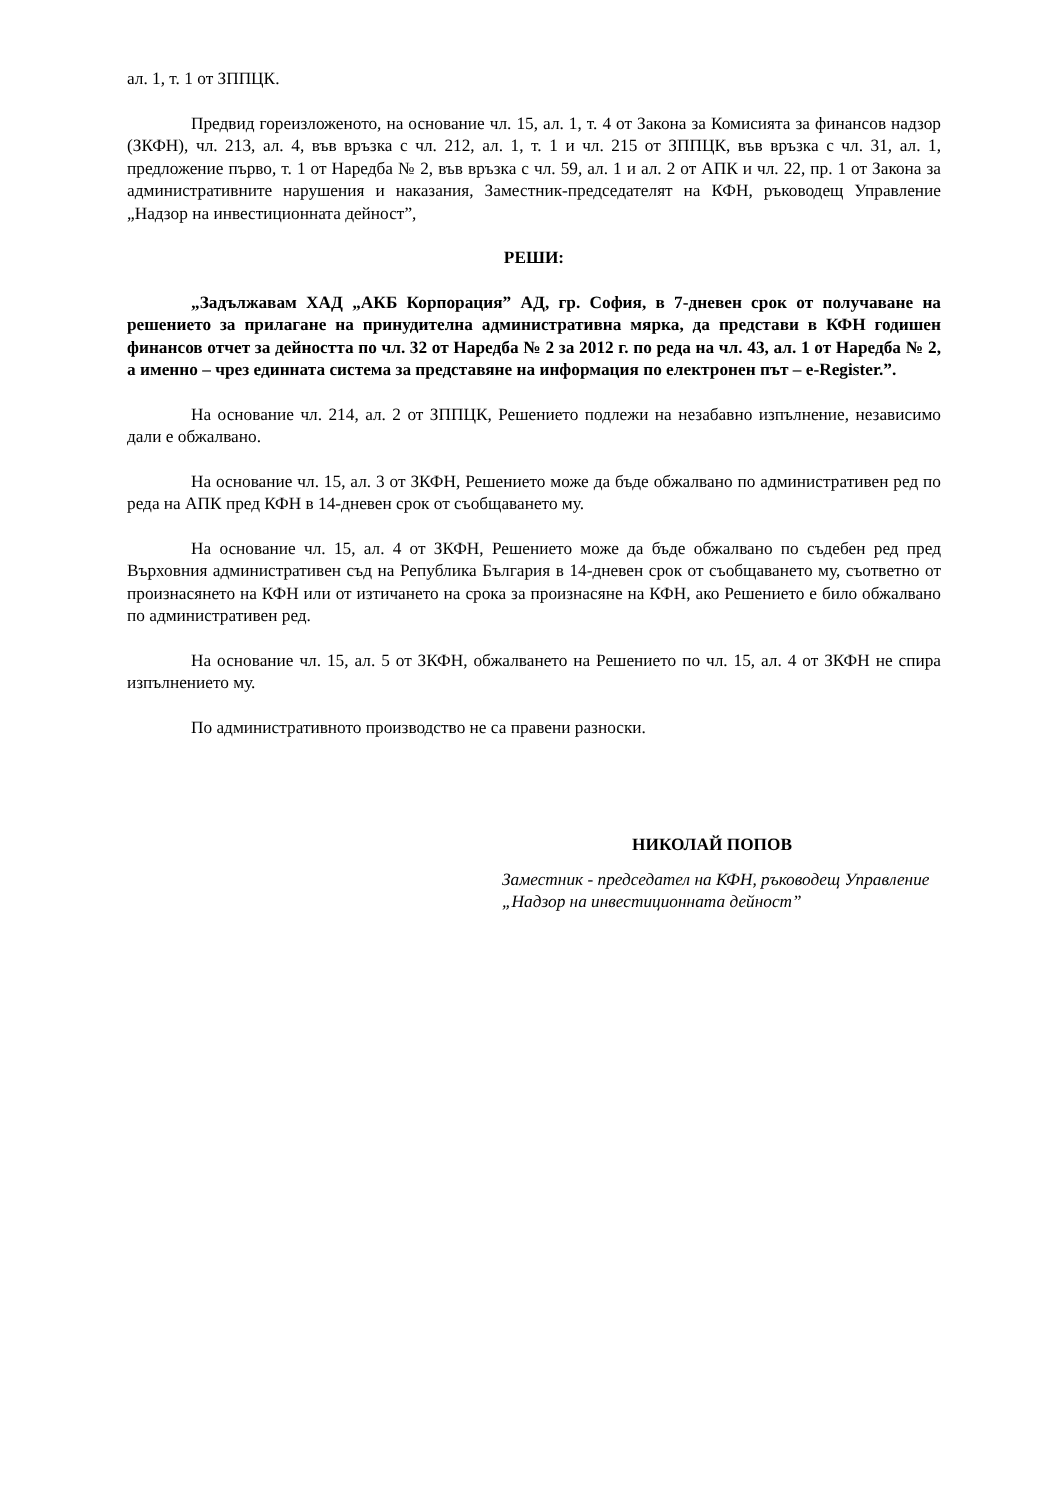ал. 1, т. 1 от ЗППЦК.
Предвид гореизложеното, на основание чл. 15, ал. 1, т. 4 от Закона за Комисията за финансов надзор (ЗКФН), чл. 213, ал. 4, във връзка с чл. 212, ал. 1, т. 1 и чл. 215 от ЗППЦК, във връзка с чл. 31, ал. 1, предложение първо, т. 1 от Наредба № 2, във връзка с чл. 59, ал. 1 и ал. 2 от АПК и чл. 22, пр. 1 от Закона за административните нарушения и наказания, Заместник-председателят на КФН, ръководещ Управление „Надзор на инвестиционната дейност”,
РЕШИ:
„Задължавам ХАД „АКБ Корпорация” АД, гр. София, в 7-дневен срок от получаване на решението за прилагане на принудителна административна мярка, да представи в КФН годишен финансов отчет за дейността по чл. 32 от Наредба № 2 за 2012 г. по реда на чл. 43, ал. 1 от Наредба № 2, а именно – чрез единната система за представяне на информация по електронен път – e-Register.”.
На основание чл. 214, ал. 2 от ЗППЦК, Решението подлежи на незабавно изпълнение, независимо дали е обжалвано.
На основание чл. 15, ал. 3 от ЗКФН, Решението може да бъде обжалвано по административен ред по реда на АПК пред КФН в 14-дневен срок от съобщаването му.
На основание чл. 15, ал. 4 от ЗКФН, Решението може да бъде обжалвано по съдебен ред пред Върховния административен съд на Република България в 14-дневен срок от съобщаването му, съответно от произнасянето на КФН или от изтичането на срока за произнасяне на КФН, ако Решението е било обжалвано по административен ред.
На основание чл. 15, ал. 5 от ЗКФН, обжалването на Решението по чл. 15, ал. 4 от ЗКФН не спира изпълнението му.
По административното производство не са правени разноски.
НИКОЛАЙ ПОПОВ
Заместник - председател на КФН, ръководещ Управление
„Надзор на инвестиционната дейност”